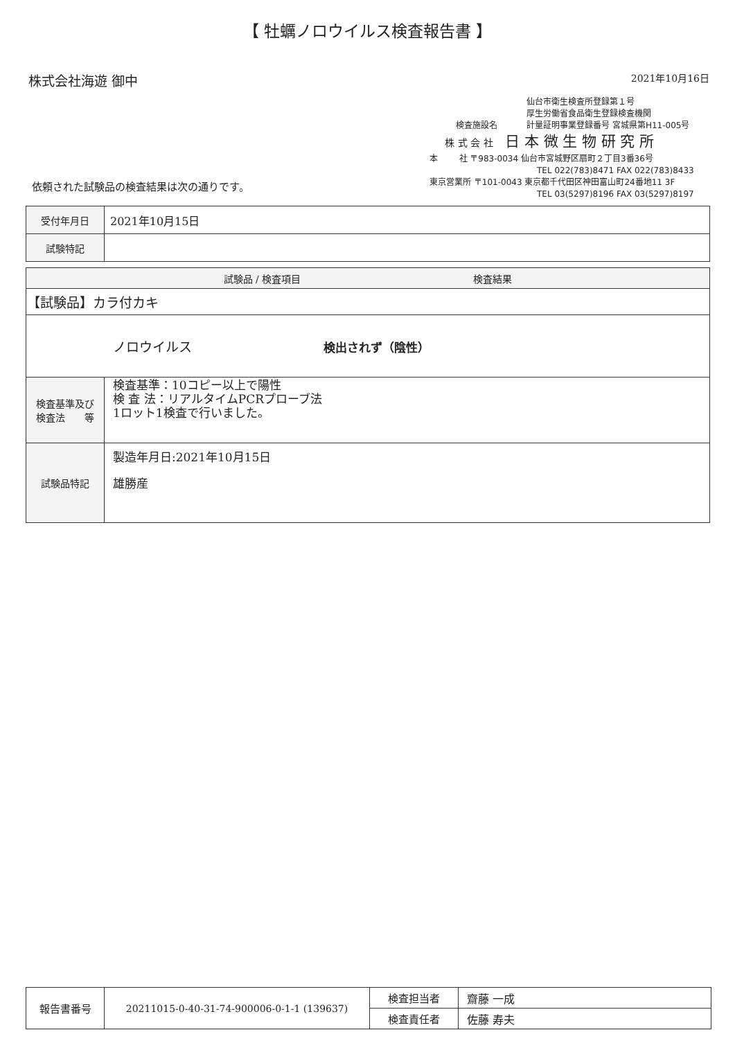【 牡蠣ノロウイルス検査報告書 】
株式会社海遊 御中
2021年10月16日
仙台市衛生検査所登録第１号
厚生労働省食品衛生登録検査機関
検査施設名 計量証明事業登録番号 宮城県第H11-005号
株 式 会 社 日 本 微 生 物 研 究 所
本 社 〒983-0034 仙台市宮城野区扇町２丁目3番36号
TEL 022(783)8471 FAX 022(783)8433
東京営業所 〒101-0043 東京都千代田区神田富山町24番地11 3F
TEL 03(5297)8196 FAX 03(5297)8197
依頼された試験品の検査結果は次の通りです。
| 受付年月日 | 2021年10月15日 |
| 試験特記 | |
| 試験品 / 検査項目 検査結果 | |
| --- | --- |
| 【試験品】カラ付カキ | |
| ノロウイルス 検出されず（陰性） | |
| 検査基準及び 検査法 等 | 検査基準：10コピー以上で陽性 検 査 法：リアルタイムPCRプローブ法 1ロット1検査で行いました。 |
| 試験品特記 | 製造年月日:2021年10月15日 雄勝産 |
| 報告書番号 | 20211015-0-40-31-74-900006-0-1-1 (139637) | 検査担当者 | 齋藤 一成 |
| | | 検査責任者 | 佐藤 寿夫 |